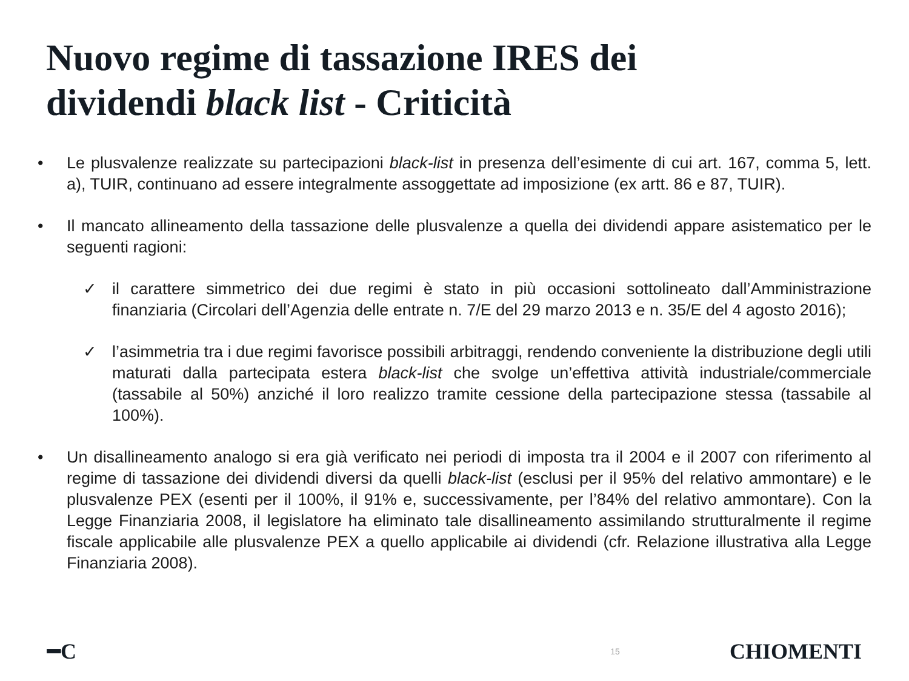Nuovo regime di tassazione IRES dei
dividendi black list - Criticità
• Le plusvalenze realizzate su partecipazioni black-list in presenza dell’esimente di cui art. 167, comma 5, lett. a), TUIR, continuano ad essere integralmente assoggettate ad imposizione (ex artt. 86 e 87, TUIR).
• Il mancato allineamento della tassazione delle plusvalenze a quella dei dividendi appare asistematico per le seguenti ragioni:
✓ il carattere simmetrico dei due regimi è stato in più occasioni sottolineato dall’Amministrazione finanziaria (Circolari dell’Agenzia delle entrate n. 7/E del 29 marzo 2013 e n. 35/E del 4 agosto 2016);
✓ l’asimmetria tra i due regimi favorisce possibili arbitraggi, rendendo conveniente la distribuzione degli utili maturati dalla partecipata estera black-list che svolge un’effettiva attività industriale/commerciale (tassabile al 50%) anziché il loro realizzo tramite cessione della partecipazione stessa (tassabile al 100%).
• Un disallineamento analogo si era già verificato nei periodi di imposta tra il 2004 e il 2007 con riferimento al regime di tassazione dei dividendi diversi da quelli black-list (esclusi per il 95% del relativo ammontare) e le plusvalenze PEX (esenti per il 100%, il 91% e, successivamente, per l’84% del relativo ammontare). Con la Legge Finanziaria 2008, il legislatore ha eliminato tale disallineamento assimilando strutturalmente il regime fiscale applicabile alle plusvalenze PEX a quello applicabile ai dividendi (cfr. Relazione illustrativa alla Legge Finanziaria 2008).
━C 15 CHIOMENTI